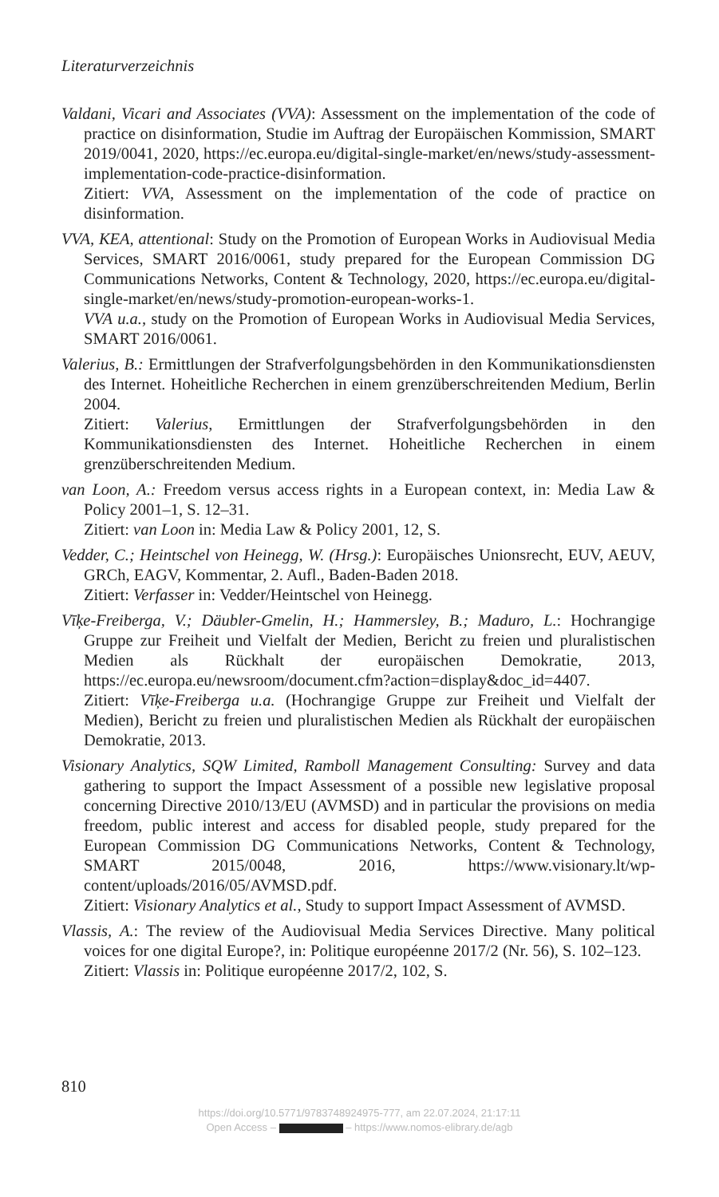Literaturverzeichnis
Valdani, Vicari and Associates (VVA): Assessment on the implementation of the code of practice on disinformation, Studie im Auftrag der Europäischen Kommission, SMART 2019/0041, 2020, https://ec.europa.eu/digital-single-market/en/news/study-assessment-implementation-code-practice-disinformation.
Zitiert: VVA, Assessment on the implementation of the code of practice on disinformation.
VVA, KEA, attentional: Study on the Promotion of European Works in Audiovisual Media Services, SMART 2016/0061, study prepared for the European Commission DG Communications Networks, Content & Technology, 2020, https://ec.europa.eu/digital-single-market/en/news/study-promotion-european-works-1.
VVA u.a., study on the Promotion of European Works in Audiovisual Media Services, SMART 2016/0061.
Valerius, B.: Ermittlungen der Strafverfolgungsbehörden in den Kommunikationsdiensten des Internet. Hoheitliche Recherchen in einem grenzüberschreitenden Medium, Berlin 2004.
Zitiert: Valerius, Ermittlungen der Strafverfolgungsbehörden in den Kommunikationsdiensten des Internet. Hoheitliche Recherchen in einem grenzüberschreitenden Medium.
van Loon, A.: Freedom versus access rights in a European context, in: Media Law & Policy 2001–1, S. 12–31.
Zitiert: van Loon in: Media Law & Policy 2001, 12, S.
Vedder, C.; Heintschel von Heinegg, W. (Hrsg.): Europäisches Unionsrecht, EUV, AEUV, GRCh, EAGV, Kommentar, 2. Aufl., Baden-Baden 2018.
Zitiert: Verfasser in: Vedder/Heintschel von Heinegg.
Vīķe-Freiberga, V.; Däubler-Gmelin, H.; Hammersley, B.; Maduro, L.: Hochrangige Gruppe zur Freiheit und Vielfalt der Medien, Bericht zu freien und pluralistischen Medien als Rückhalt der europäischen Demokratie, 2013, https://ec.europa.eu/newsroom/document.cfm?action=display&doc_id=4407.
Zitiert: Vīķe-Freiberga u.a. (Hochrangige Gruppe zur Freiheit und Vielfalt der Medien), Bericht zu freien und pluralistischen Medien als Rückhalt der europäischen Demokratie, 2013.
Visionary Analytics, SQW Limited, Ramboll Management Consulting: Survey and data gathering to support the Impact Assessment of a possible new legislative proposal concerning Directive 2010/13/EU (AVMSD) and in particular the provisions on media freedom, public interest and access for disabled people, study prepared for the European Commission DG Communications Networks, Content & Technology, SMART 2015/0048, 2016, https://www.visionary.lt/wp-content/uploads/2016/05/AVMSD.pdf.
Zitiert: Visionary Analytics et al., Study to support Impact Assessment of AVMSD.
Vlassis, A.: The review of the Audiovisual Media Services Directive. Many political voices for one digital Europe?, in: Politique européenne 2017/2 (Nr. 56), S. 102–123.
Zitiert: Vlassis in: Politique européenne 2017/2, 102, S.
810
https://doi.org/10.5771/9783748924975-777, am 22.07.2024, 21:17:11
Open Access – – https://www.nomos-elibrary.de/agb